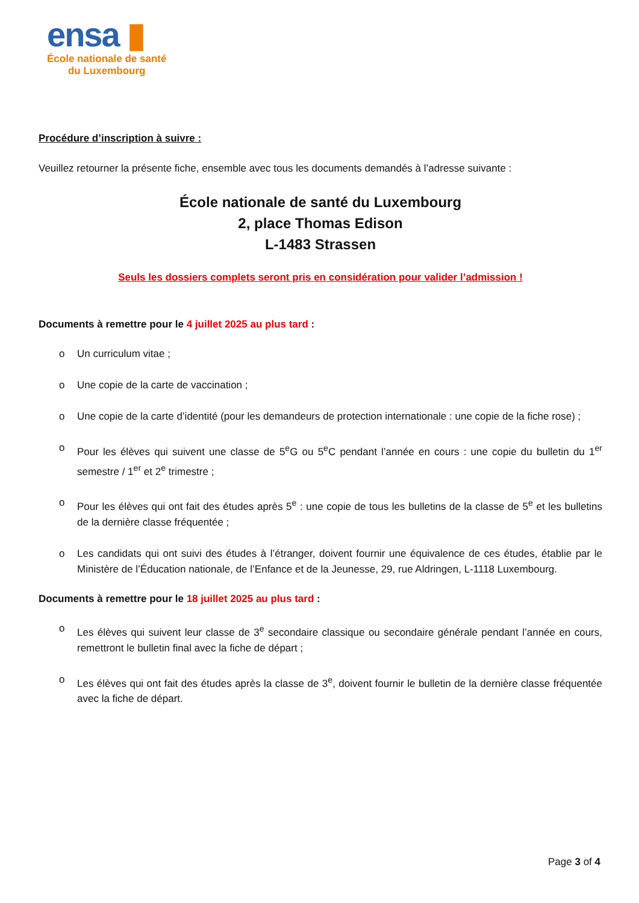ensa ▮
École nationale de santé
du Luxembourg
Procédure d’inscription à suivre :
Veuillez retourner la présente fiche, ensemble avec tous les documents demandés à l’adresse suivante :
École nationale de santé du Luxembourg
2, place Thomas Edison
L-1483 Strassen
Seuls les dossiers complets seront pris en considération pour valider l’admission !
Documents à remettre pour le 4 juillet 2025 au plus tard :
o Un curriculum vitae ;
o Une copie de la carte de vaccination ;
o Une copie de la carte d’identité (pour les demandeurs de protection internationale : une copie de la fiche rose) ;
o Pour les élèves qui suivent une classe de 5<sup>e</sup>G ou 5<sup>e</sup>C pendant l’année en cours : une copie du bulletin du 1<sup>er</sup> semestre / 1<sup>er</sup> et 2<sup>e</sup> trimestre ;
o Pour les élèves qui ont fait des études après 5<sup>e</sup> : une copie de tous les bulletins de la classe de 5<sup>e</sup> et les bulletins de la dernière classe fréquentée ;
o Les candidats qui ont suivi des études à l’étranger, doivent fournir une équivalence de ces études, établie par le Ministère de l’Éducation nationale, de l’Enfance et de la Jeunesse, 29, rue Aldringen, L-1118 Luxembourg.
Documents à remettre pour le 18 juillet 2025 au plus tard :
o Les élèves qui suivent leur classe de 3<sup>e</sup> secondaire classique ou secondaire générale pendant l’année en cours, remettront le bulletin final avec la fiche de départ ;
o Les élèves qui ont fait des études après la classe de 3<sup>e</sup>, doivent fournir le bulletin de la dernière classe fréquentée avec la fiche de départ.
Page 3 of 4